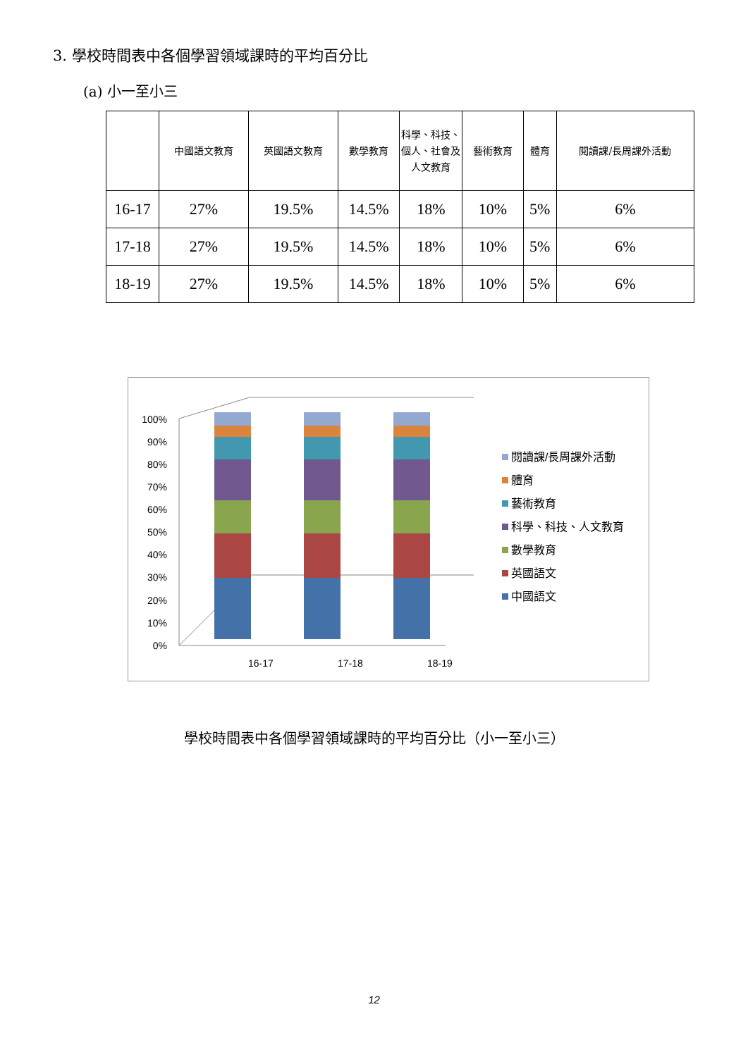3. 學校時間表中各個學習領域課時的平均百分比
(a) 小一至小三
| | 中國語文教育 | 英國語文教育 | 數學教育 | 科學、科技、個人、社會及人文教育 | 藝術教育 | 體育 | 閱讀課/長周課外活動 |
| --- | --- | --- | --- | --- | --- | --- | --- |
| 16-17 | 27% | 19.5% | 14.5% | 18% | 10% | 5% | 6% |
| 17-18 | 27% | 19.5% | 14.5% | 18% | 10% | 5% | 6% |
| 18-19 | 27% | 19.5% | 14.5% | 18% | 10% | 5% | 6% |
0%
10%
20%
30%
40%
50%
60%
70%
80%
90%
100%
16-17
17-18
18-19
閱讀課/長周課外活動
體育
藝術教育
科學、科技、人文教育
數學教育
英國語文
中國語文
學校時間表中各個學習領域課時的平均百分比（小一至小三）
12